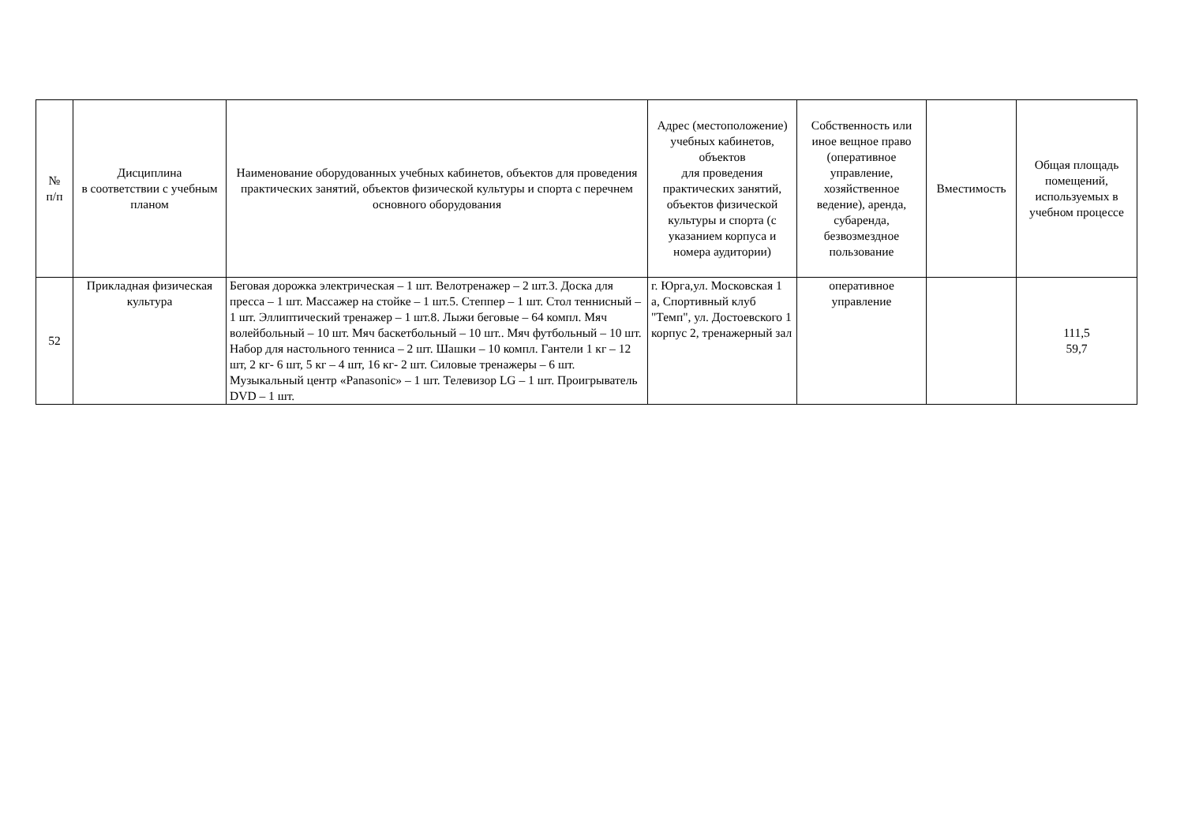| № п/п | Дисциплина в соответствии с учебным планом | Наименование оборудованных учебных кабинетов, объектов для проведения практических занятий, объектов физической культуры и спорта с перечнем основного оборудования | Адрес (местоположение) учебных кабинетов, объектов для проведения практических занятий, объектов физической культуры и спорта (с указанием корпуса и номера аудитории) | Собственность или иное вещное право (оперативное управление, хозяйственное ведение), аренда, субаренда, безвозмездное пользование | Вместимость | Общая площадь помещений, используемых в учебном процессе |
| --- | --- | --- | --- | --- | --- | --- |
| 52 | Прикладная физическая культура | Беговая дорожка электрическая – 1 шт. Велотренажер – 2 шт.3. Доска для пресса – 1 шт. Массажер на стойке – 1 шт.5. Степпер – 1 шт. Стол теннисный – 1 шт. Эллиптический тренажер – 1 шт.8. Лыжи беговые – 64 компл. Мяч волейбольный – 10 шт. Мяч баскетбольный – 10 шт.. Мяч футбольный – 10 шт. Набор для настольного тенниса – 2 шт. Шашки – 10 компл. Гантели 1 кг – 12 шт, 2 кг- 6 шт, 5 кг – 4 шт, 16 кг- 2 шт. Силовые тренажеры – 6 шт. Музыкальный центр «Panasonic» – 1 шт. Телевизор LG – 1 шт. Проигрыватель DVD – 1 шт. | г. Юрга,ул. Московская 1 а, Спортивный клуб "Темп", ул. Достоевского 1 корпус 2, тренажерный зал | оперативное управление | | 111,5 59,7 |